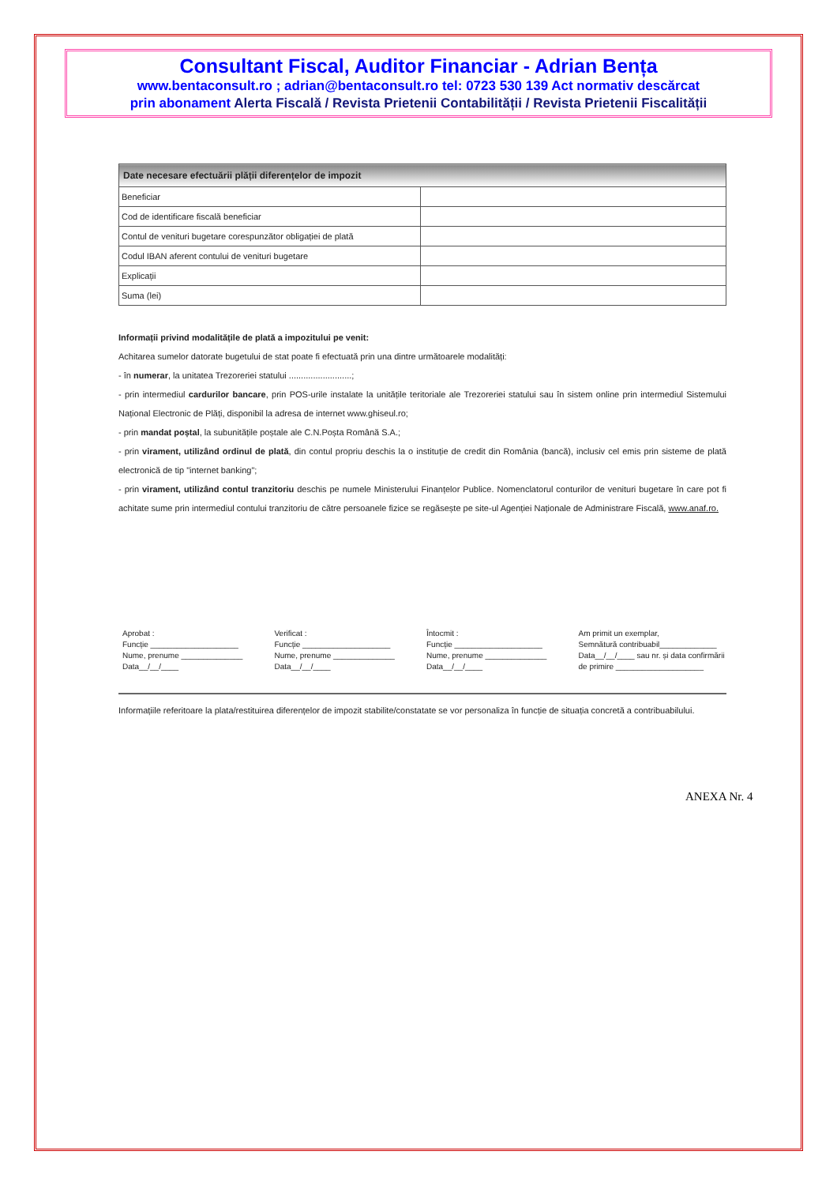Consultant Fiscal, Auditor Financiar - Adrian Bența
www.bentaconsult.ro ; adrian@bentaconsult.ro tel: 0723 530 139 Act normativ descărcat
prin abonament Alerta Fiscală / Revista Prietenii Contabilității / Revista Prietenii Fiscalității
| Date necesare efectuării plății diferențelor de impozit | |
| --- | --- |
| Beneficiar | |
| Cod de identificare fiscală beneficiar | |
| Contul de venituri bugetare corespunzător obligației de plată | |
| Codul IBAN aferent contului de venituri bugetare | |
| Explicații | |
| Suma (lei) | |
Informații privind modalitățile de plată a impozitului pe venit:
Achitarea sumelor datorate bugetului de stat poate fi efectuată prin una dintre următoarele modalități:
- în numerar, la unitatea Trezoreriei statului ..........................;
- prin intermediul cardurilor bancare, prin POS-urile instalate la unitățile teritoriale ale Trezoreriei statului sau în sistem online prin intermediul Sistemului Național Electronic de Plăți, disponibil la adresa de internet www.ghiseul.ro;
- prin mandat poștal, la subunitățile poștale ale C.N.Poșta Română S.A.;
- prin virament, utilizând ordinul de plată, din contul propriu deschis la o instituție de credit din România (bancă), inclusiv cel emis prin sisteme de plată electronică de tip "internet banking";
- prin virament, utilizând contul tranzitoriu deschis pe numele Ministerului Finanțelor Publice. Nomenclatorul conturilor de venituri bugetare în care pot fi achitate sume prin intermediul contului tranzitoriu de către persoanele fizice se regăsește pe site-ul Agenției Naționale de Administrare Fiscală, www.anaf.ro.
Aprobat :
Funcție ____________________
Nume, prenume ______________
Data__/__/____
Verificat :
Funcție ____________________
Nume, prenume ______________
Data__/__/____
Întocmit :
Funcție ____________________
Nume, prenume ______________
Data__/__/____
Am primit un exemplar,
Semnătură contribuabil_____________
Data__/__/____ sau nr. și data confirmării
de primire ____________________
Informațiile referitoare la plata/restituirea diferențelor de impozit stabilite/constatate se vor personaliza în funcție de situația concretă a contribuabilului.
ANEXA Nr. 4